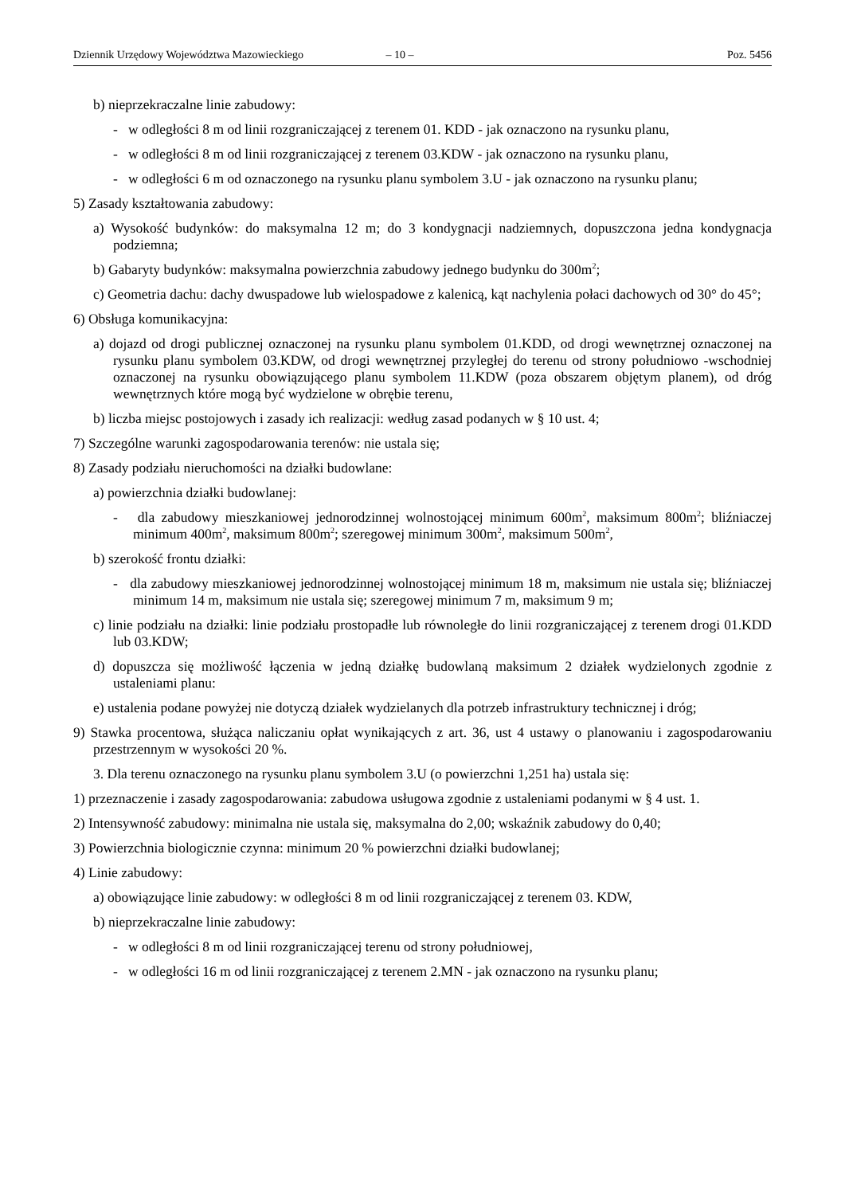Dziennik Urzędowy Województwa Mazowieckiego – 10 – Poz. 5456
b) nieprzekraczalne linie zabudowy:
- w odległości 8 m od linii rozgraniczającej z terenem 01. KDD - jak oznaczono na rysunku planu,
- w odległości 8 m od linii rozgraniczającej z terenem 03.KDW - jak oznaczono na rysunku planu,
- w odległości 6 m od oznaczonego na rysunku planu symbolem 3.U - jak oznaczono na rysunku planu;
5) Zasady kształtowania zabudowy:
a) Wysokość budynków: do maksymalna 12 m; do 3 kondygnacji nadziemnych, dopuszczona jedna kondygnacja podziemna;
b) Gabaryty budynków: maksymalna powierzchnia zabudowy jednego budynku do 300m<sup>2</sup>;
c) Geometria dachu: dachy dwuspadowe lub wielospadowe z kalenicą, kąt nachylenia połaci dachowych od 30° do 45°;
6) Obsługa komunikacyjna:
a) dojazd od drogi publicznej oznaczonej na rysunku planu symbolem 01.KDD, od drogi wewnętrznej oznaczonej na rysunku planu symbolem 03.KDW, od drogi wewnętrznej przyległej do terenu od strony południowo -wschodniej oznaczonej na rysunku obowiązującego planu symbolem 11.KDW (poza obszarem objętym planem), od dróg wewnętrznych które mogą być wydzielone w obrębie terenu,
b) liczba miejsc postojowych i zasady ich realizacji: według zasad podanych w § 10 ust. 4;
7) Szczególne warunki zagospodarowania terenów: nie ustala się;
8) Zasady podziału nieruchomości na działki budowlane:
a) powierzchnia działki budowlanej:
- dla zabudowy mieszkaniowej jednorodzinnej wolnostojącej minimum 600m<sup>2</sup>, maksimum 800m<sup>2</sup>; bliźniaczej minimum 400m<sup>2</sup>, maksimum 800m<sup>2</sup>; szeregowej minimum 300m<sup>2</sup>, maksimum 500m<sup>2</sup>,
b) szerokość frontu działki:
- dla zabudowy mieszkaniowej jednorodzinnej wolnostojącej minimum 18 m, maksimum nie ustala się; bliźniaczej minimum 14 m, maksimum nie ustala się; szeregowej minimum 7 m, maksimum 9 m;
c) linie podziału na działki: linie podziału prostopadłe lub równoległe do linii rozgraniczającej z terenem drogi 01.KDD lub 03.KDW;
d) dopuszcza się możliwość łączenia w jedną działkę budowlaną maksimum 2 działek wydzielonych zgodnie z ustaleniami planu:
e) ustalenia podane powyżej nie dotyczą działek wydzielanych dla potrzeb infrastruktury technicznej i dróg;
9) Stawka procentowa, służąca naliczaniu opłat wynikających z art. 36, ust 4 ustawy o planowaniu i zagospodarowaniu przestrzennym w wysokości 20 %.
3. Dla terenu oznaczonego na rysunku planu symbolem 3.U (o powierzchni 1,251 ha) ustala się:
1) przeznaczenie i zasady zagospodarowania: zabudowa usługowa zgodnie z ustaleniami podanymi w § 4 ust. 1.
2) Intensywność zabudowy: minimalna nie ustala się, maksymalna do 2,00; wskaźnik zabudowy do 0,40;
3) Powierzchnia biologicznie czynna: minimum 20 % powierzchni działki budowlanej;
4) Linie zabudowy:
a) obowiązujące linie zabudowy: w odległości 8 m od linii rozgraniczającej z terenem 03. KDW,
b) nieprzekraczalne linie zabudowy:
- w odległości 8 m od linii rozgraniczającej terenu od strony południowej,
- w odległości 16 m od linii rozgraniczającej z terenem 2.MN - jak oznaczono na rysunku planu;